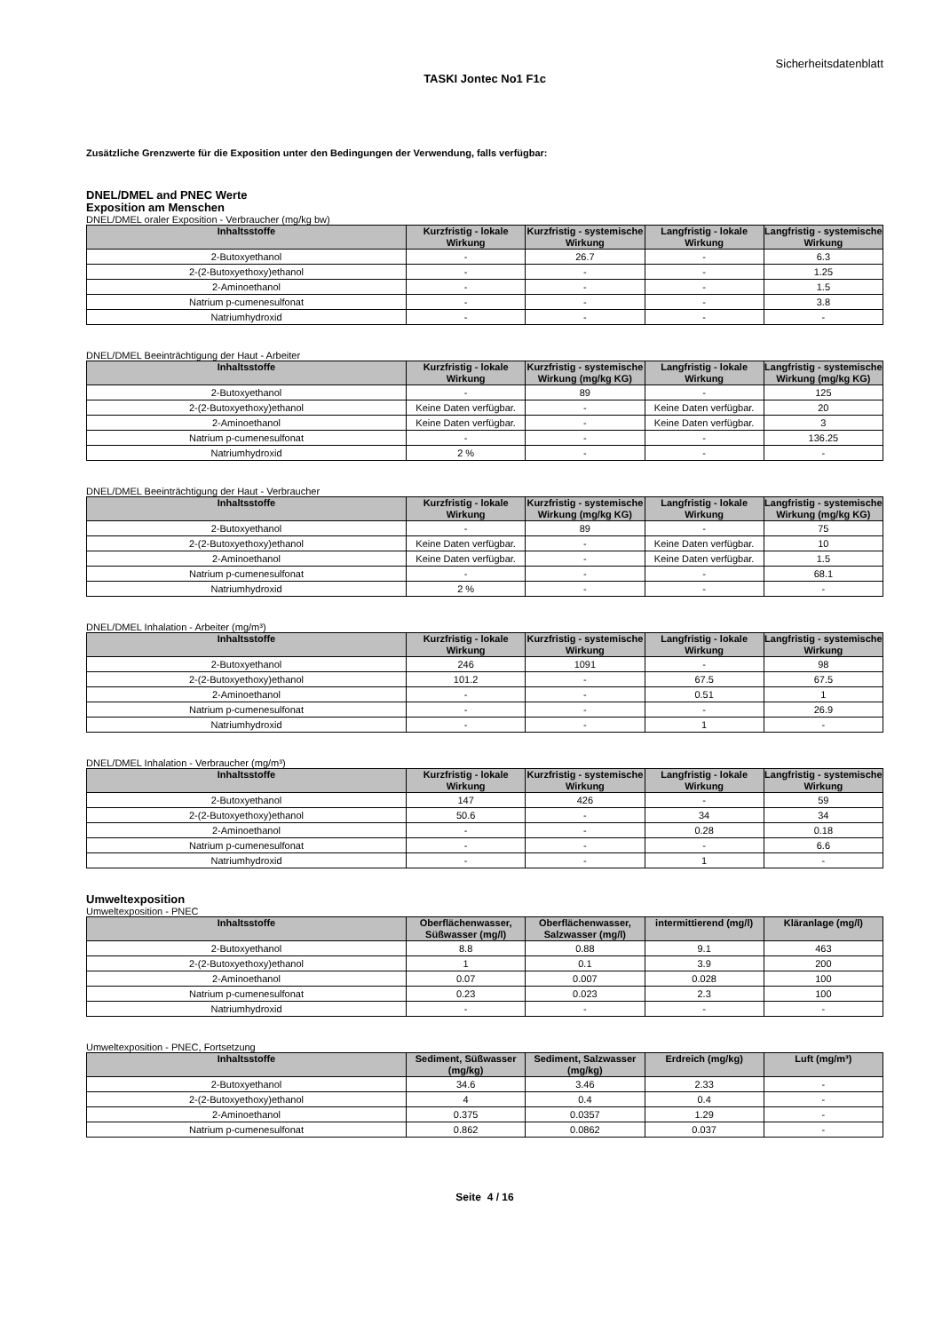Sicherheitsdatenblatt
TASKI Jontec No1 F1c
Zusätzliche Grenzwerte für die Exposition unter den Bedingungen der Verwendung, falls verfügbar:
DNEL/DMEL and PNEC Werte
Exposition am Menschen
DNEL/DMEL oraler Exposition - Verbraucher (mg/kg bw)
| Inhaltsstoffe | Kurzfristig - lokale Wirkung | Kurzfristig - systemische Wirkung | Langfristig - lokale Wirkung | Langfristig - systemische Wirkung |
| --- | --- | --- | --- | --- |
| 2-Butoxyethanol | - | 26.7 | - | 6.3 |
| 2-(2-Butoxyethoxy)ethanol | - | - | - | 1.25 |
| 2-Aminoethanol | - | - | - | 1.5 |
| Natrium p-cumenesulfonat | - | - | - | 3.8 |
| Natriumhydroxid | - | - | - | - |
DNEL/DMEL Beeinträchtigung der Haut - Arbeiter
| Inhaltsstoffe | Kurzfristig - lokale Wirkung | Kurzfristig - systemische Wirkung (mg/kg KG) | Langfristig - lokale Wirkung | Langfristig - systemische Wirkung (mg/kg KG) |
| --- | --- | --- | --- | --- |
| 2-Butoxyethanol | - | 89 | - | 125 |
| 2-(2-Butoxyethoxy)ethanol | Keine Daten verfügbar. | - | Keine Daten verfügbar. | 20 |
| 2-Aminoethanol | Keine Daten verfügbar. | - | Keine Daten verfügbar. | 3 |
| Natrium p-cumenesulfonat | - | - | - | 136.25 |
| Natriumhydroxid | 2 % | - | - | - |
DNEL/DMEL Beeinträchtigung der Haut - Verbraucher
| Inhaltsstoffe | Kurzfristig - lokale Wirkung | Kurzfristig - systemische Wirkung (mg/kg KG) | Langfristig - lokale Wirkung | Langfristig - systemische Wirkung (mg/kg KG) |
| --- | --- | --- | --- | --- |
| 2-Butoxyethanol | - | 89 | - | 75 |
| 2-(2-Butoxyethoxy)ethanol | Keine Daten verfügbar. | - | Keine Daten verfügbar. | 10 |
| 2-Aminoethanol | Keine Daten verfügbar. | - | Keine Daten verfügbar. | 1.5 |
| Natrium p-cumenesulfonat | - | - | - | 68.1 |
| Natriumhydroxid | 2 % | - | - | - |
DNEL/DMEL Inhalation - Arbeiter (mg/m³)
| Inhaltsstoffe | Kurzfristig - lokale Wirkung | Kurzfristig - systemische Wirkung | Langfristig - lokale Wirkung | Langfristig - systemische Wirkung |
| --- | --- | --- | --- | --- |
| 2-Butoxyethanol | 246 | 1091 | - | 98 |
| 2-(2-Butoxyethoxy)ethanol | 101.2 | - | 67.5 | 67.5 |
| 2-Aminoethanol | - | - | 0.51 | 1 |
| Natrium p-cumenesulfonat | - | - | - | 26.9 |
| Natriumhydroxid | - | - | 1 | - |
DNEL/DMEL Inhalation - Verbraucher (mg/m³)
| Inhaltsstoffe | Kurzfristig - lokale Wirkung | Kurzfristig - systemische Wirkung | Langfristig - lokale Wirkung | Langfristig - systemische Wirkung |
| --- | --- | --- | --- | --- |
| 2-Butoxyethanol | 147 | 426 | - | 59 |
| 2-(2-Butoxyethoxy)ethanol | 50.6 | - | 34 | 34 |
| 2-Aminoethanol | - | - | 0.28 | 0.18 |
| Natrium p-cumenesulfonat | - | - | - | 6.6 |
| Natriumhydroxid | - | - | 1 | - |
Umweltexposition
Umweltexposition - PNEC
| Inhaltsstoffe | Oberflächenwasser, Süßwasser (mg/l) | Oberflächenwasser, Salzwasser (mg/l) | intermittierend (mg/l) | Kläranlage (mg/l) |
| --- | --- | --- | --- | --- |
| 2-Butoxyethanol | 8.8 | 0.88 | 9.1 | 463 |
| 2-(2-Butoxyethoxy)ethanol | 1 | 0.1 | 3.9 | 200 |
| 2-Aminoethanol | 0.07 | 0.007 | 0.028 | 100 |
| Natrium p-cumenesulfonat | 0.23 | 0.023 | 2.3 | 100 |
| Natriumhydroxid | - | - | - | - |
Umweltexposition - PNEC, Fortsetzung
| Inhaltsstoffe | Sediment, Süßwasser (mg/kg) | Sediment, Salzwasser (mg/kg) | Erdreich (mg/kg) | Luft (mg/m³) |
| --- | --- | --- | --- | --- |
| 2-Butoxyethanol | 34.6 | 3.46 | 2.33 | - |
| 2-(2-Butoxyethoxy)ethanol | 4 | 0.4 | 0.4 | - |
| 2-Aminoethanol | 0.375 | 0.0357 | 1.29 | - |
| Natrium p-cumenesulfonat | 0.862 | 0.0862 | 0.037 | - |
Seite 4 / 16